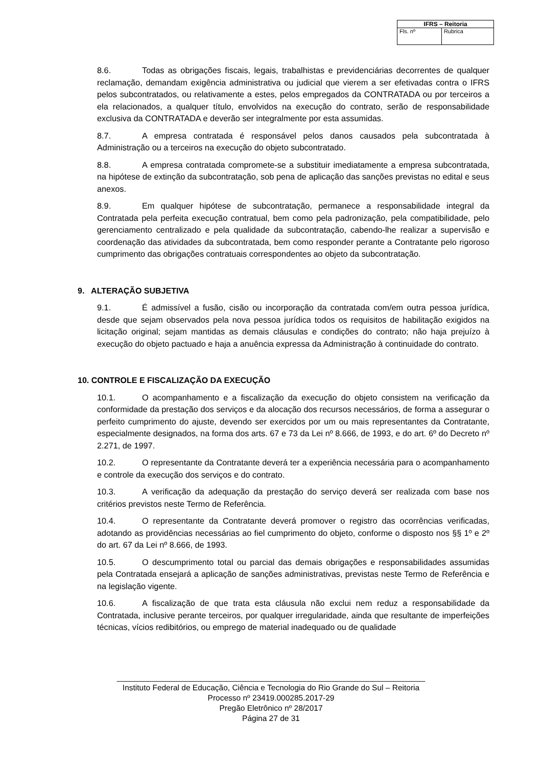| IFRS – Reitoria | |
| --- | --- |
| Fls. nº | Rubrica |
8.6. Todas as obrigações fiscais, legais, trabalhistas e previdenciárias decorrentes de qualquer reclamação, demandam exigência administrativa ou judicial que vierem a ser efetivadas contra o IFRS pelos subcontratados, ou relativamente a estes, pelos empregados da CONTRATADA ou por terceiros a ela relacionados, a qualquer título, envolvidos na execução do contrato, serão de responsabilidade exclusiva da CONTRATADA e deverão ser integralmente por esta assumidas.
8.7. A empresa contratada é responsável pelos danos causados pela subcontratada à Administração ou a terceiros na execução do objeto subcontratado.
8.8. A empresa contratada compromete-se a substituir imediatamente a empresa subcontratada, na hipótese de extinção da subcontratação, sob pena de aplicação das sanções previstas no edital e seus anexos.
8.9. Em qualquer hipótese de subcontratação, permanece a responsabilidade integral da Contratada pela perfeita execução contratual, bem como pela padronização, pela compatibilidade, pelo gerenciamento centralizado e pela qualidade da subcontratação, cabendo-lhe realizar a supervisão e coordenação das atividades da subcontratada, bem como responder perante a Contratante pelo rigoroso cumprimento das obrigações contratuais correspondentes ao objeto da subcontratação.
9. ALTERAÇÃO SUBJETIVA
9.1. É admissível a fusão, cisão ou incorporação da contratada com/em outra pessoa jurídica, desde que sejam observados pela nova pessoa jurídica todos os requisitos de habilitação exigidos na licitação original; sejam mantidas as demais cláusulas e condições do contrato; não haja prejuízo à execução do objeto pactuado e haja a anuência expressa da Administração à continuidade do contrato.
10. CONTROLE E FISCALIZAÇÃO DA EXECUÇÃO
10.1. O acompanhamento e a fiscalização da execução do objeto consistem na verificação da conformidade da prestação dos serviços e da alocação dos recursos necessários, de forma a assegurar o perfeito cumprimento do ajuste, devendo ser exercidos por um ou mais representantes da Contratante, especialmente designados, na forma dos arts. 67 e 73 da Lei nº 8.666, de 1993, e do art. 6º do Decreto nº 2.271, de 1997.
10.2. O representante da Contratante deverá ter a experiência necessária para o acompanhamento e controle da execução dos serviços e do contrato.
10.3. A verificação da adequação da prestação do serviço deverá ser realizada com base nos critérios previstos neste Termo de Referência.
10.4. O representante da Contratante deverá promover o registro das ocorrências verificadas, adotando as providências necessárias ao fiel cumprimento do objeto, conforme o disposto nos §§ 1º e 2º do art. 67 da Lei nº 8.666, de 1993.
10.5. O descumprimento total ou parcial das demais obrigações e responsabilidades assumidas pela Contratada ensejará a aplicação de sanções administrativas, previstas neste Termo de Referência e na legislação vigente.
10.6. A fiscalização de que trata esta cláusula não exclui nem reduz a responsabilidade da Contratada, inclusive perante terceiros, por qualquer irregularidade, ainda que resultante de imperfeições técnicas, vícios redibitórios, ou emprego de material inadequado ou de qualidade
______________________________________________________________________
Instituto Federal de Educação, Ciência e Tecnologia do Rio Grande do Sul – Reitoria
Processo nº 23419.000285.2017-29
Pregão Eletrônico nº 28/2017
Página 27 de 31